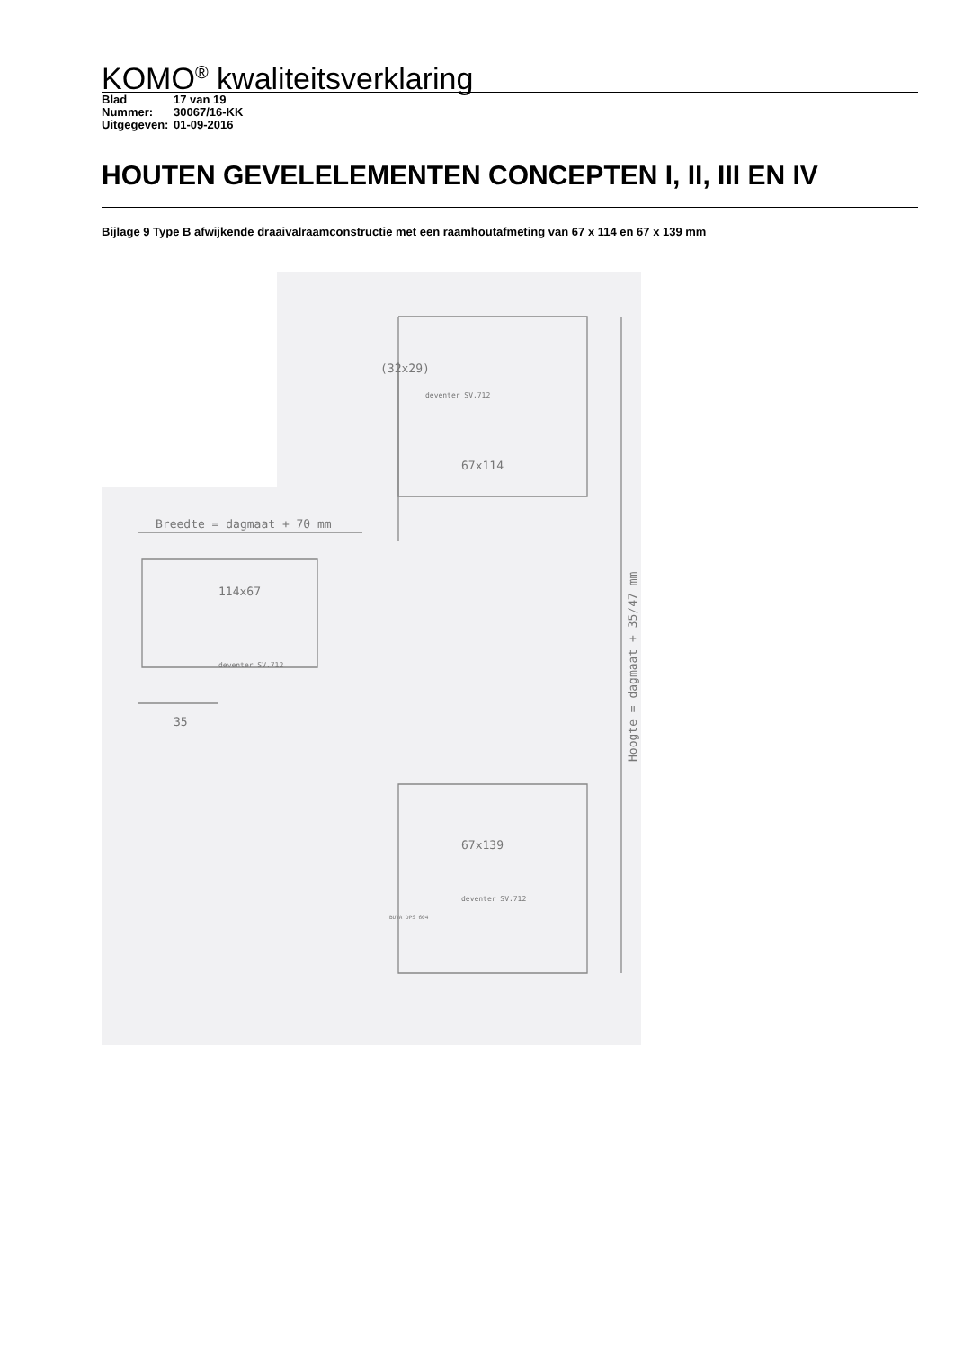KOMO<sup>®</sup> kwaliteitsverklaring
Blad 17 van 19
Nummer: 30067/16-KK
Uitgegeven: 01-09-2016
HOUTEN GEVELELEMENTEN CONCEPTEN I, II, III EN IV
Bijlage 9 Type B afwijkende draaivalraamconstructie met een raamhoutafmeting van 67 x 114 en 67 x 139 mm
(32x29)
67x114
Breedte = dagmaat + 70 mm
114x67
deventer SV.712
67x139
deventer SV.712
deventer SV.712
BUVA DPS 604
35
Hoogte = dagmaat + 35/47 mm